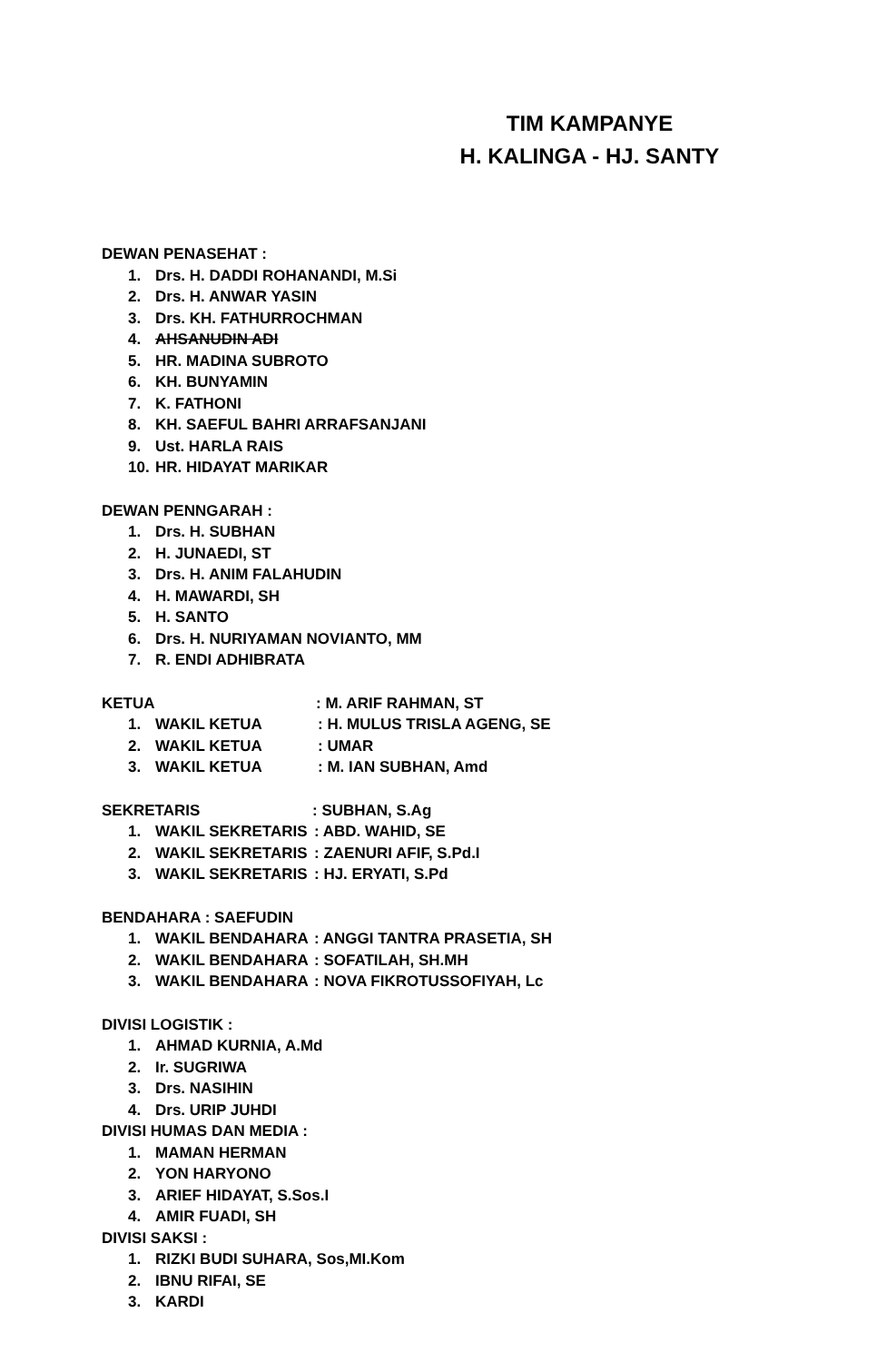TIM KAMPANYE
H. KALINGA - HJ. SANTY
DEWAN PENASEHAT :
1. Drs. H. DADDI ROHANANDI, M.Si
2. Drs. H. ANWAR YASIN
3. Drs. KH. FATHURROCHMAN
4. AHSANUDIN ADI
5. HR. MADINA SUBROTO
6. KH. BUNYAMIN
7. K. FATHONI
8. KH. SAEFUL BAHRI ARRAFSANJANI
9. Ust. HARLA RAIS
10. HR. HIDAYAT MARIKAR
DEWAN PENNGARAH :
1. Drs. H. SUBHAN
2. H. JUNAEDI, ST
3. Drs. H. ANIM FALAHUDIN
4. H. MAWARDI, SH
5. H. SANTO
6. Drs. H. NURIYAMAN NOVIANTO, MM
7. R. ENDI ADHIBRATA
KETUA: M. ARIF RAHMAN, ST
1. WAKIL KETUA: H. MULUS TRISLA AGENG, SE
2. WAKIL KETUA: UMAR
3. WAKIL KETUA: M. IAN SUBHAN, Amd
SEKRETARIS: SUBHAN, S.Ag
1. WAKIL SEKRETARIS: ABD. WAHID, SE
2. WAKIL SEKRETARIS: ZAENURI AFIF, S.Pd.I
3. WAKIL SEKRETARIS: HJ. ERYATI, S.Pd
BENDAHARA : SAEFUDIN
1. WAKIL BENDAHARA: ANGGI TANTRA PRASETIA, SH
2. WAKIL BENDAHARA: SOFATILAH, SH.MH
3. WAKIL BENDAHARA: NOVA FIKROTUSSOFIYAH, Lc
DIVISI LOGISTIK :
1. AHMAD KURNIA, A.Md
2. Ir. SUGRIWA
3. Drs. NASIHIN
4. Drs. URIP JUHDI
DIVISI HUMAS DAN MEDIA :
1. MAMAN HERMAN
2. YON HARYONO
3. ARIEF HIDAYAT, S.Sos.I
4. AMIR FUADI, SH
DIVISI SAKSI :
1. RIZKI BUDI SUHARA, Sos,MI.Kom
2. IBNU RIFAI, SE
3. KARDI